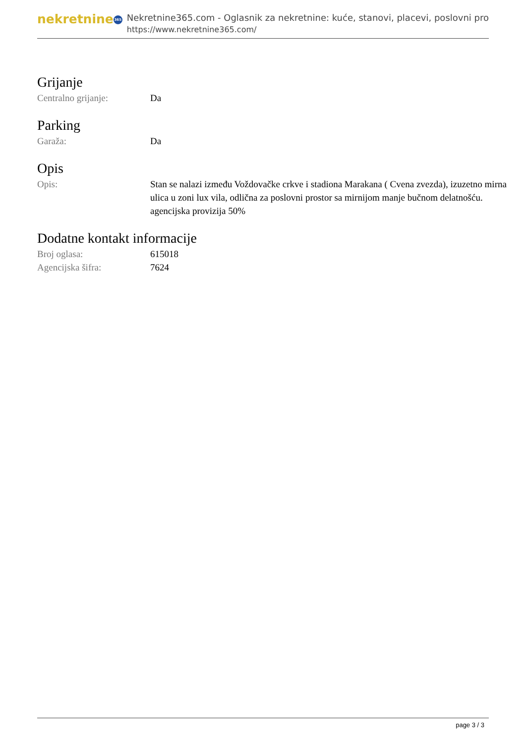nekretnine 365
Nekretnine365.com - Oglasnik za nekretnine: kuće, stanovi, placevi, poslovni pro
https://www.nekretnine365.com/
Grijanje
| Centralno grijanje: | Da |
Parking
| Garaža: | Da |
Opis
| Opis: | Stan se nalazi između Voždovačke crkve i stadiona Marakana ( Cvena zvezda), izuzetno mirna ulica u zoni lux vila, odlična za poslovni prostor sa mirnijom manje bučnom delatnošću. agencijska provizija 50% |
Dodatne kontakt informacije
| Broj oglasa: | 615018 |
| Agencijska šifra: | 7624 |
page 3 / 3